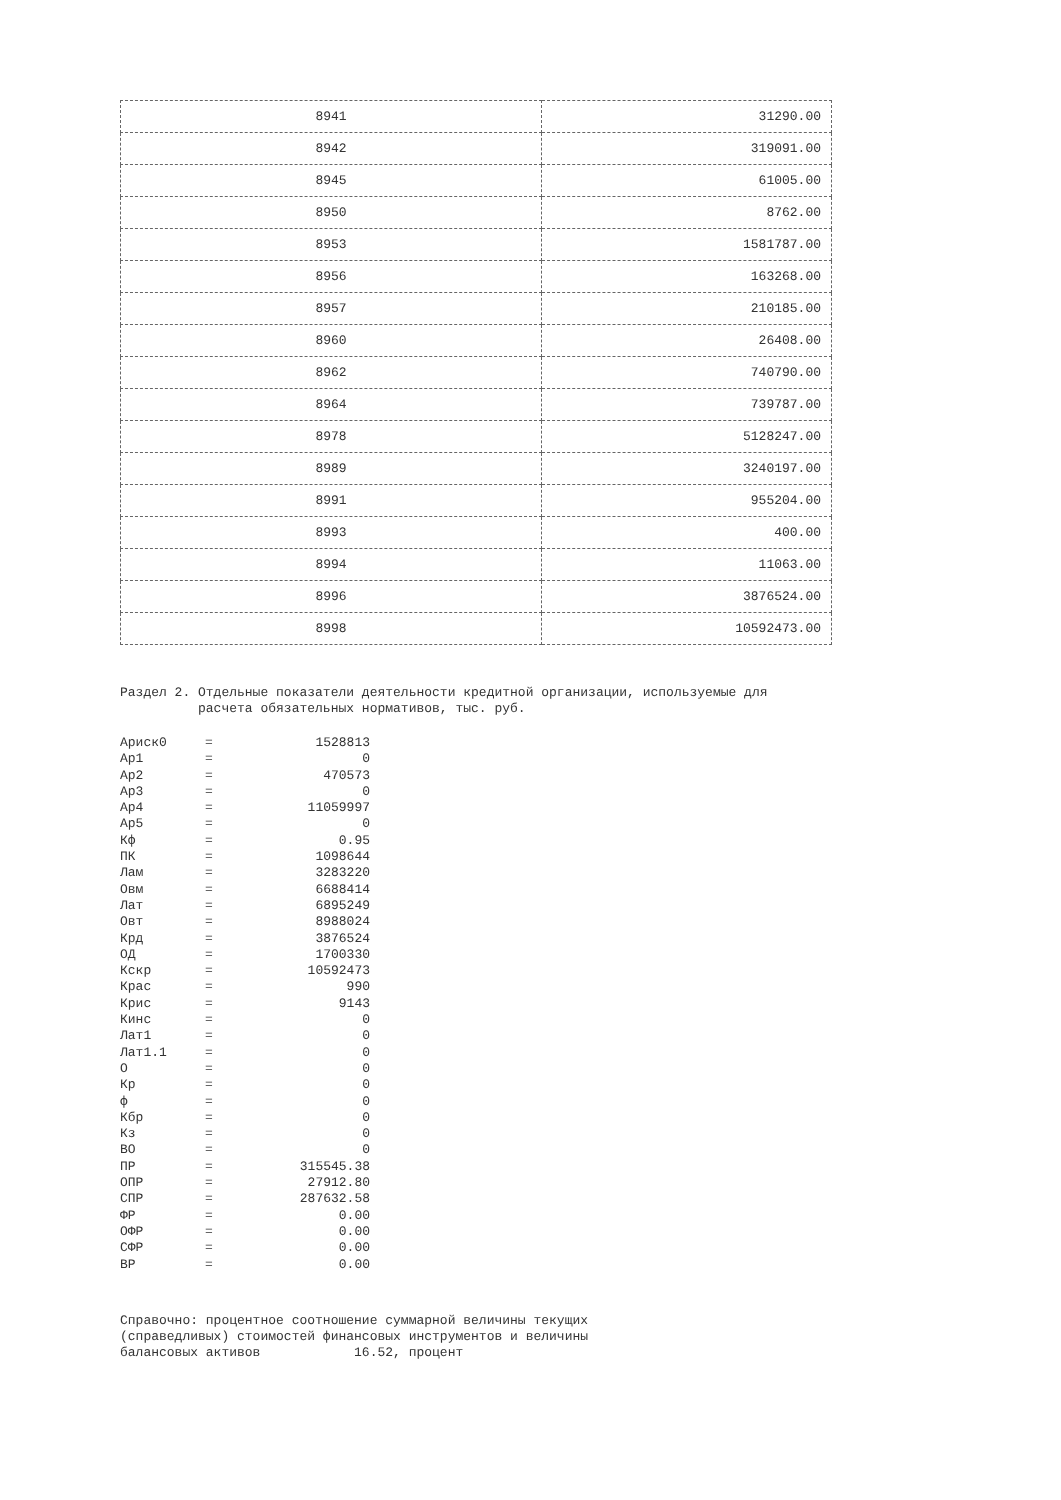| 8941 | 31290.00 |
| 8942 | 319091.00 |
| 8945 | 61005.00 |
| 8950 | 8762.00 |
| 8953 | 1581787.00 |
| 8956 | 163268.00 |
| 8957 | 210185.00 |
| 8960 | 26408.00 |
| 8962 | 740790.00 |
| 8964 | 739787.00 |
| 8978 | 5128247.00 |
| 8989 | 3240197.00 |
| 8991 | 955204.00 |
| 8993 | 400.00 |
| 8994 | 11063.00 |
| 8996 | 3876524.00 |
| 8998 | 10592473.00 |
Раздел 2. Отдельные показатели деятельности кредитной организации, используемые для расчета обязательных нормативов, тыс. руб.
| Ариск0 | = | 1528813 |
| Ар1 | = | 0 |
| Ар2 | = | 470573 |
| Ар3 | = | 0 |
| Ар4 | = | 11059997 |
| Ар5 | = | 0 |
| Кф | = | 0.95 |
| ПК | = | 1098644 |
| Лам | = | 3283220 |
| Овм | = | 6688414 |
| Лат | = | 6895249 |
| Овт | = | 8988024 |
| Крд | = | 3876524 |
| ОД | = | 1700330 |
| Кскр | = | 10592473 |
| Крас | = | 990 |
| Крис | = | 9143 |
| Кинс | = | 0 |
| Лат1 | = | 0 |
| Лат1.1 | = | 0 |
| О | = | 0 |
| Кр | = | 0 |
| ф | = | 0 |
| Кбр | = | 0 |
| Кз | = | 0 |
| ВО | = | 0 |
| ПР | = | 315545.38 |
| ОПР | = | 27912.80 |
| СПР | = | 287632.58 |
| ФР | = | 0.00 |
| ОФР | = | 0.00 |
| СФР | = | 0.00 |
| ВР | = | 0.00 |
Справочно: процентное соотношение суммарной величины текущих (справедливых) стоимостей финансовых инструментов и величины балансовых активов 16.52, процент